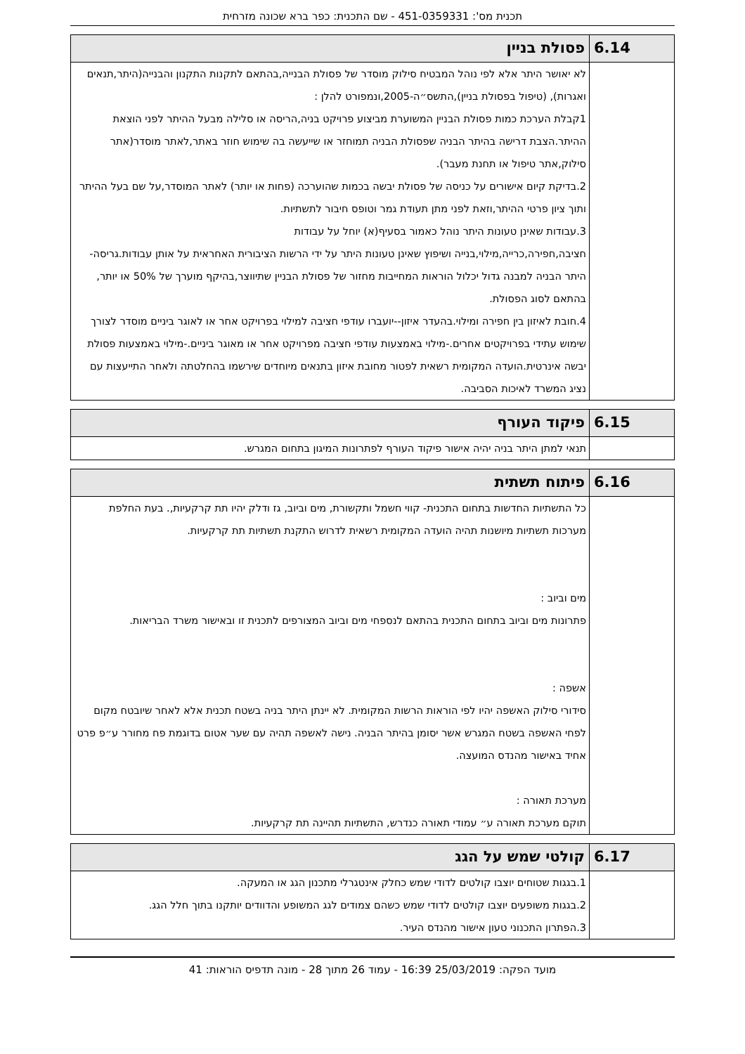תכנית מס': 451-0359331 - שם התכנית: כפר ברא שכונה מזרחית
| 6.14 | פסולת בניין |
| --- | --- |
| | לא יאושר היתר אלא לפי נוהל המבטיח סילוק מוסדר של פסולת הבנייה,בהתאם לתקנות התקנון והבנייה(היתר,תנאים ואגרות), (טיפול בפסולת בניין),התשס״ה-2005,ונמפורט להלן : 1קבלת הערכת כמות פסולת הבניין המשוערת מביצוע פרויקט בניה,הריסה או סלילה מבעל ההיתר לפני הוצאת ההיתר.הצבת דרישה בהיתר הבניה שפסולת הבניה תמוחזר או שייעשה בה שימוש חוזר באתר,לאתר מוסדר(אתר סילוק,אתר טיפול או תחנת מעבר). 2.בדיקת קיום אישורים על כניסה של פסולת יבשה בכמות שהוערכה (פחות או יותר) לאתר המוסדר,על שם בעל ההיתר ותוך ציון פרטי ההיתר,וזאת לפני מתן תעודת גמר וטופס חיבור לתשתיות. 3.עבודות שאינן טעונות היתר נוהל כאמור בסעיף(א) יוחל על עבודות חציבה,חפירה,כרייה,מילוי,בנייה ושיפוץ שאינן טעונות היתר על ידי הרשות הציבורית האחראית על אותן עבודות.גריסה- היתר הבניה למבנה גדול יכלול הוראות המחייבות מחזור של פסולת הבניין שתיווצר,בהיקף מוערך של 50% או יותר, בהתאם לסוג הפסולת. 4.חובת לאיזון בין חפירה ומילוי.בהעדר איזון--יועברו עודפי חציבה למילוי בפרויקט אחר או לאוגר ביניים מוסדר לצורך שימוש עתידי בפרויקטים אחרים.-מילוי באמצעות עודפי חציבה מפרויקט אחר או מאוגר ביניים.-מילוי באמצעות פסולת יבשה אינרטית.הועדה המקומית רשאית לפטור מחובת איזון בתנאים מיוחדים שירשמו בהחלטתה ולאחר התייעצות עם נציג המשרד לאיכות הסביבה. |
| 6.15 | פיקוד העורף |
| --- | --- |
| | תנאי למתן היתר בניה יהיה אישור פיקוד העורף לפתרונות המיגון בתחום המגרש. |
| 6.16 | פיתוח תשתית |
| --- | --- |
| | כל התשתיות החדשות בתחום התכנית- קווי חשמל ותקשורת, מים וביוב, גז ודלק יהיו תת קרקעיות,. בעת החלפת מערכות תשתיות מיושנות תהיה הועדה המקומית רשאית לדרוש התקנת תשתיות תת קרקעיות. מים וביוב : פתרונות מים וביוב בתחום התכנית בהתאם לנספחי מים וביוב המצורפים לתכנית זו ובאישור משרד הבריאות. אשפה : סידורי סילוק האשפה יהיו לפי הוראות הרשות המקומית. לא יינתן היתר בניה בשטח תכנית אלא לאחר שיובטח מקום לפחי האשפה בשטח המגרש אשר יסומן בהיתר הבניה. נישה לאשפה תהיה עם שער אטום בדוגמת פח מחורר ע״פ פרט אחיד באישור מהנדס המועצה. מערכת תאורה : תוקם מערכת תאורה ע״ עמודי תאורה כנדרש, התשתיות תהיינה תת קרקעיות. |
| 6.17 | קולטי שמש על הגג |
| --- | --- |
| | 1.בגגות שטוחים יוצבו קולטים לדודי שמש כחלק אינטגרלי מתכנון הגג או המעקה. 2.בגגות משופעים יוצבו קולטים לדודי שמש כשהם צמודים לגג המשופע והדוודים יותקנו בתוך חלל הגג. 3.הפתרון התכנוני טעון אישור מהנדס העיר. |
מועד הפקה: 25/03/2019 16:39 - עמוד 26 מתוך 28 - מונה תדפיס הוראות: 41